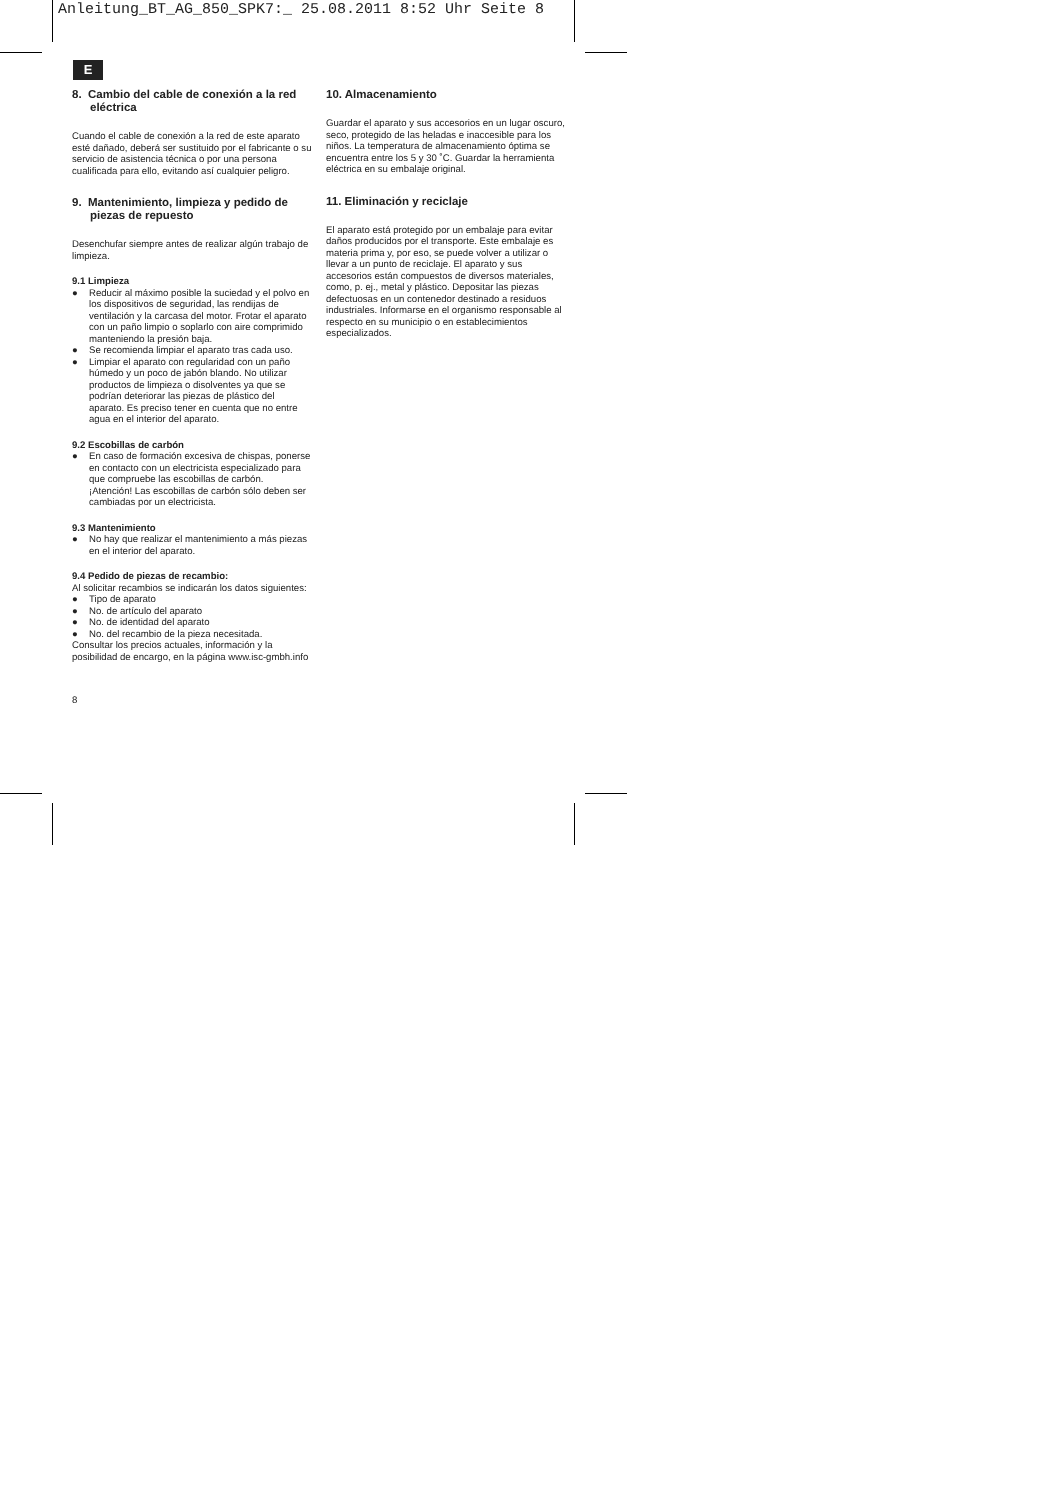Anleitung_BT_AG_850_SPK7:_ 25.08.2011 8:52 Uhr Seite 8
E
8. Cambio del cable de conexión a la red eléctrica
Cuando el cable de conexión a la red de este aparato esté dañado, deberá ser sustituido por el fabricante o su servicio de asistencia técnica o por una persona cualificada para ello, evitando así cualquier peligro.
9. Mantenimiento, limpieza y pedido de piezas de repuesto
Desenchufar siempre antes de realizar algún trabajo de limpieza.
9.1 Limpieza
● Reducir al máximo posible la suciedad y el polvo en los dispositivos de seguridad, las rendijas de ventilación y la carcasa del motor. Frotar el aparato con un paño limpio o soplarlo con aire comprimido manteniendo la presión baja.
● Se recomienda limpiar el aparato tras cada uso.
● Limpiar el aparato con regularidad con un paño húmedo y un poco de jabón blando. No utilizar productos de limpieza o disolventes ya que se podrían deteriorar las piezas de plástico del aparato. Es preciso tener en cuenta que no entre agua en el interior del aparato.
9.2 Escobillas de carbón
● En caso de formación excesiva de chispas, ponerse en contacto con un electricista especializado para que compruebe las escobillas de carbón.
¡Atención! Las escobillas de carbón sólo deben ser cambiadas por un electricista.
9.3 Mantenimiento
● No hay que realizar el mantenimiento a más piezas en el interior del aparato.
9.4 Pedido de piezas de recambio:
Al solicitar recambios se indicarán los datos siguientes:
● Tipo de aparato
● No. de artículo del aparato
● No. de identidad del aparato
● No. del recambio de la pieza necesitada.
Consultar los precios actuales, información y la posibilidad de encargo, en la página www.isc-gmbh.info
8
10. Almacenamiento
Guardar el aparato y sus accesorios en un lugar oscuro, seco, protegido de las heladas e inaccesible para los niños. La temperatura de almacenamiento óptima se encuentra entre los 5 y 30 ˚C. Guardar la herramienta eléctrica en su embalaje original.
11. Eliminación y reciclaje
El aparato está protegido por un embalaje para evitar daños producidos por el transporte. Este embalaje es materia prima y, por eso, se puede volver a utilizar o llevar a un punto de reciclaje. El aparato y sus accesorios están compuestos de diversos materiales, como, p. ej., metal y plástico. Depositar las piezas defectuosas en un contenedor destinado a residuos industriales. Informarse en el organismo responsable al respecto en su municipio o en establecimientos especializados.